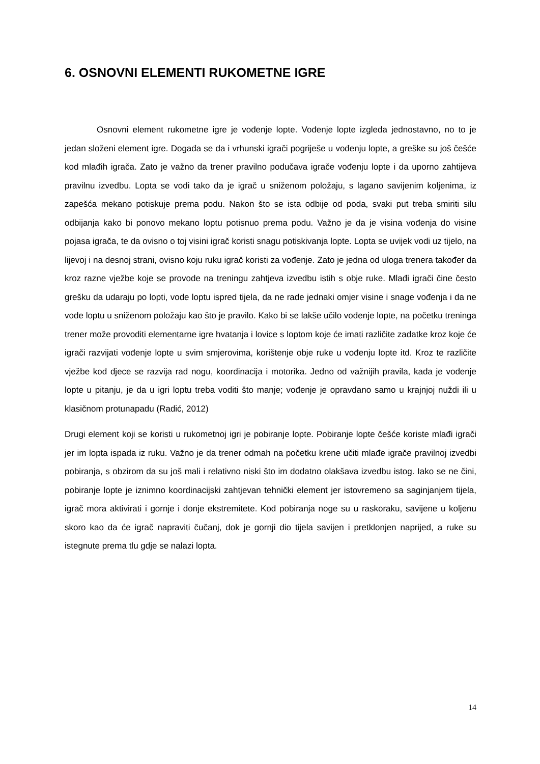6. OSNOVNI ELEMENTI RUKOMETNE IGRE
Osnovni element rukometne igre je vođenje lopte. Vođenje lopte izgleda jednostavno, no to je jedan složeni element igre. Događa se da i vrhunski igrači pogriješe u vođenju lopte, a greške su još češće kod mlađih igrača. Zato je važno da trener pravilno podučava igrače vođenju lopte i da uporno zahtijeva pravilnu izvedbu. Lopta se vodi tako da je igrač u sniženom položaju, s lagano savijenim koljenima, iz zapešća mekano potiskuje prema podu. Nakon što se ista odbije od poda, svaki put treba smiriti silu odbijanja kako bi ponovo mekano loptu potisnuo prema podu. Važno je da je visina vođenja do visine pojasa igrača, te da ovisno o toj visini igrač koristi snagu potiskivanja lopte. Lopta se uvijek vodi uz tijelo, na lijevoj i na desnoj strani, ovisno koju ruku igrač koristi za vođenje. Zato je jedna od uloga trenera također da kroz razne vježbe koje se provode na treningu zahtjeva izvedbu istih s obje ruke. Mlađi igrači čine često grešku da udaraju po lopti, vode loptu ispred tijela, da ne rade jednaki omjer visine i snage vođenja i da ne vode loptu u sniženom položaju kao što je pravilo. Kako bi se lakše učilo vođenje lopte, na početku treninga trener može provoditi elementarne igre hvatanja i lovice s loptom koje će imati različite zadatke kroz koje će igrači razvijati vođenje lopte u svim smjerovima, korištenje obje ruke u vođenju lopte itd. Kroz te različite vježbe kod djece se razvija rad nogu, koordinacija i motorika. Jedno od važnijih pravila, kada je vođenje lopte u pitanju, je da u igri loptu treba voditi što manje; vođenje je opravdano samo u krajnjoj nuždi ili u klasičnom protunapadu (Radić, 2012)
Drugi element koji se koristi u rukometnoj igri je pobiranje lopte. Pobiranje lopte češće koriste mlađi igrači jer im lopta ispada iz ruku. Važno je da trener odmah na početku krene učiti mlađe igrače pravilnoj izvedbi pobiranja, s obzirom da su još mali i relativno niski što im dodatno olakšava izvedbu istog. Iako se ne čini, pobiranje lopte je iznimno koordinacijski zahtjevan tehnički element jer istovremeno sa saginjanjem tijela, igrač mora aktivirati i gornje i donje ekstremitete. Kod pobiranja noge su u raskoraku, savijene u koljenu skoro kao da će igrač napraviti čučanj, dok je gornji dio tijela savijen i pretklonjen naprijed, a ruke su istegnute prema tlu gdje se nalazi lopta.
14